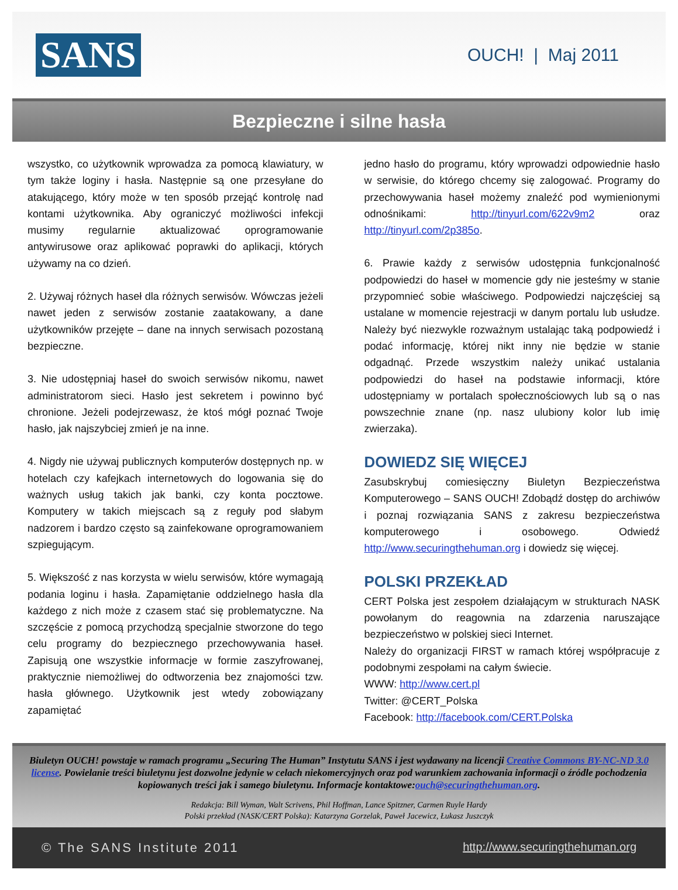SANS
OUCH! | Maj 2011
Bezpieczne i silne hasła
wszystko, co użytkownik wprowadza za pomocą klawiatury, w tym także loginy i hasła. Następnie są one przesyłane do atakującego, który może w ten sposób przejąć kontrolę nad kontami użytkownika. Aby ograniczyć możliwości infekcji musimy regularnie aktualizować oprogramowanie antywirusowe oraz aplikować poprawki do aplikacji, których używamy na co dzień.
2. Używaj różnych haseł dla różnych serwisów. Wówczas jeżeli nawet jeden z serwisów zostanie zaatakowany, a dane użytkowników przejęte – dane na innych serwisach pozostaną bezpieczne.
3. Nie udostępniaj haseł do swoich serwisów nikomu, nawet administratorom sieci. Hasło jest sekretem i powinno być chronione. Jeżeli podejrzewasz, że ktoś mógł poznać Twoje hasło, jak najszybciej zmień je na inne.
4. Nigdy nie używaj publicznych komputerów dostępnych np. w hotelach czy kafejkach internetowych do logowania się do ważnych usług takich jak banki, czy konta pocztowe. Komputery w takich miejscach są z reguły pod słabym nadzorem i bardzo często są zainfekowane oprogramowaniem szpiegującym.
5. Większość z nas korzysta w wielu serwisów, które wymagają podania loginu i hasła. Zapamiętanie oddzielnego hasła dla każdego z nich może z czasem stać się problematyczne. Na szczęście z pomocą przychodzą specjalnie stworzone do tego celu programy do bezpiecznego przechowywania haseł. Zapisują one wszystkie informacje w formie zaszyfrowanej, praktycznie niemożliwej do odtworzenia bez znajomości tzw. hasła głównego. Użytkownik jest wtedy zobowiązany zapamiętać
jedno hasło do programu, który wprowadzi odpowiednie hasło w serwisie, do którego chcemy się zalogować. Programy do przechowywania haseł możemy znaleźć pod wymienionymi odnośnikami: http://tinyurl.com/622v9m2 oraz http://tinyurl.com/2p385o.
6. Prawie każdy z serwisów udostępnia funkcjonalność podpowiedzi do haseł w momencie gdy nie jesteśmy w stanie przypomnieć sobie właściwego. Podpowiedzi najczęściej są ustalane w momencie rejestracji w danym portalu lub usłudze. Należy być niezwykle rozważnym ustalając taką podpowiedź i podać informację, której nikt inny nie będzie w stanie odgadnąć. Przede wszystkim należy unikać ustalania podpowiedzi do haseł na podstawie informacji, które udostępniamy w portalach społecznościowych lub są o nas powszechnie znane (np. nasz ulubiony kolor lub imię zwierzaka).
DOWIEDZ SIĘ WIĘCEJ
Zasubskrybuj comiesięczny Biuletyn Bezpieczeństwa Komputerowego – SANS OUCH! Zdobądź dostęp do archiwów i poznaj rozwiązania SANS z zakresu bezpieczeństwa komputerowego i osobowego. Odwiedź http://www.securingthehuman.org i dowiedz się więcej.
POLSKI PRZEKŁAD
CERT Polska jest zespołem działającym w strukturach NASK powołanym do reagownia na zdarzenia naruszające bezpieczeństwo w polskiej sieci Internet.
Należy do organizacji FIRST w ramach której współpracuje z podobnymi zespołami na całym świecie.
WWW: http://www.cert.pl
Twitter: @CERT_Polska
Facebook: http://facebook.com/CERT.Polska
Biuletyn OUCH! powstaje w ramach programu „Securing The Human” Instytutu SANS i jest wydawany na licencji Creative Commons BY-NC-ND 3.0 license. Powielanie treści biuletynu jest dozwolne jedynie w celach niekomercyjnych oraz pod warunkiem zachowania informacji o źródle pochodzenia kopiowanych treści jak i samego biuletynu. Informacje kontaktowe:ouch@securingthehuman.org.
Redakcja: Bill Wyman, Walt Scrivens, Phil Hoffman, Lance Spitzner, Carmen Ruyle Hardy
Polski przekład (NASK/CERT Polska): Katarzyna Gorzelak, Paweł Jacewicz, Łukasz Juszczyk
© The SANS Institute 2011 http://www.securingthehuman.org